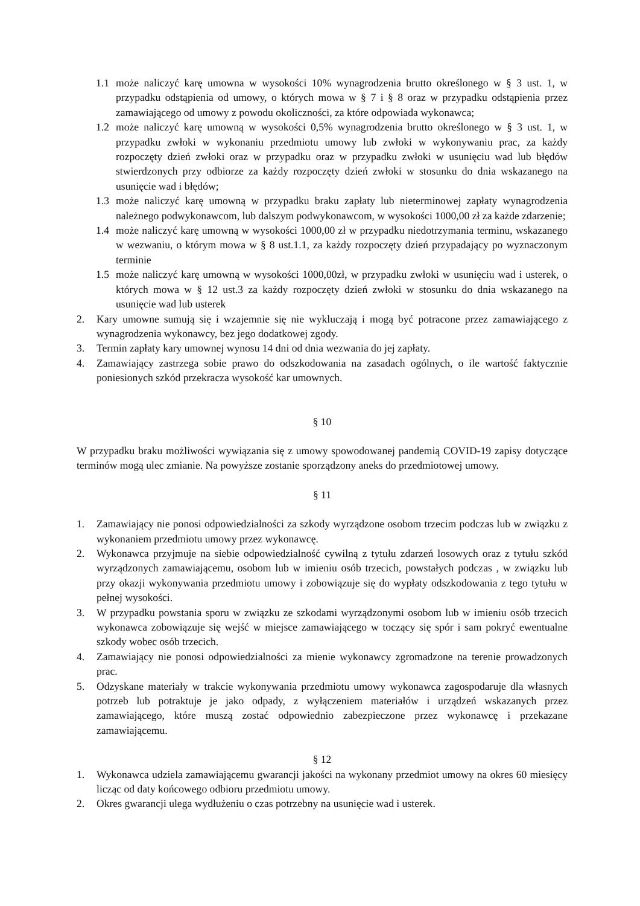1.1 może naliczyć karę umowna w wysokości 10% wynagrodzenia brutto określonego w § 3 ust. 1, w przypadku odstąpienia od umowy, o których mowa w § 7 i § 8 oraz w przypadku odstąpienia przez zamawiającego od umowy z powodu okoliczności, za które odpowiada wykonawca;
1.2 może naliczyć karę umowną w wysokości 0,5% wynagrodzenia brutto określonego w § 3 ust. 1, w przypadku zwłoki w wykonaniu przedmiotu umowy lub zwłoki w wykonywaniu prac, za każdy rozpoczęty dzień zwłoki oraz w przypadku oraz w przypadku zwłoki w usunięciu wad lub błędów stwierdzonych przy odbiorze za każdy rozpoczęty dzień zwłoki w stosunku do dnia wskazanego na usunięcie wad i błędów;
1.3 może naliczyć karę umowną w przypadku braku zapłaty lub nieterminowej zapłaty wynagrodzenia należnego podwykonawcom, lub dalszym podwykonawcom, w wysokości 1000,00 zł za każde zdarzenie;
1.4 może naliczyć karę umowną w wysokości 1000,00 zł w przypadku niedotrzymania terminu, wskazanego w wezwaniu, o którym mowa w § 8 ust.1.1, za każdy rozpoczęty dzień przypadający po wyznaczonym terminie
1.5 może naliczyć karę umowną w wysokości 1000,00zł, w przypadku zwłoki w usunięciu wad i usterek, o których mowa w § 12 ust.3 za każdy rozpoczęty dzień zwłoki w stosunku do dnia wskazanego na usunięcie wad lub usterek
2. Kary umowne sumują się i wzajemnie się nie wykluczają i mogą być potracone przez zamawiającego z wynagrodzenia wykonawcy, bez jego dodatkowej zgody.
3. Termin zapłaty kary umownej wynosu 14 dni od dnia wezwania do jej zapłaty.
4. Zamawiający zastrzega sobie prawo do odszkodowania na zasadach ogólnych, o ile wartość faktycznie poniesionych szkód przekracza wysokość kar umownych.
§ 10
W przypadku braku możliwości wywiązania się z umowy spowodowanej pandemią COVID-19 zapisy dotyczące terminów mogą ulec zmianie. Na powyższe zostanie sporządzony aneks do przedmiotowej umowy.
§ 11
1. Zamawiający nie ponosi odpowiedzialności za szkody wyrządzone osobom trzecim podczas lub w związku z wykonaniem przedmiotu umowy przez wykonawcę.
2. Wykonawca przyjmuje na siebie odpowiedzialność cywilną z tytułu zdarzeń losowych oraz z tytułu szkód wyrządzonych zamawiającemu, osobom lub w imieniu osób trzecich, powstałych podczas , w związku lub przy okazji wykonywania przedmiotu umowy i zobowiązuje się do wypłaty odszkodowania z tego tytułu w pełnej wysokości.
3. W przypadku powstania sporu w związku ze szkodami wyrządzonymi osobom lub w imieniu osób trzecich wykonawca zobowiązuje się wejść w miejsce zamawiającego w toczący się spór i sam pokryć ewentualne szkody wobec osób trzecich.
4. Zamawiający nie ponosi odpowiedzialności za mienie wykonawcy zgromadzone na terenie prowadzonych prac.
5. Odzyskane materiały w trakcie wykonywania przedmiotu umowy wykonawca zagospodaruje dla własnych potrzeb lub potraktuje je jako odpady, z wyłączeniem materiałów i urządzeń wskazanych przez zamawiającego, które muszą zostać odpowiednio zabezpieczone przez wykonawcę i przekazane zamawiającemu.
§ 12
1. Wykonawca udziela zamawiającemu gwarancji jakości na wykonany przedmiot umowy na okres 60 miesięcy licząc od daty końcowego odbioru przedmiotu umowy.
2. Okres gwarancji ulega wydłużeniu o czas potrzebny na usunięcie wad i usterek.